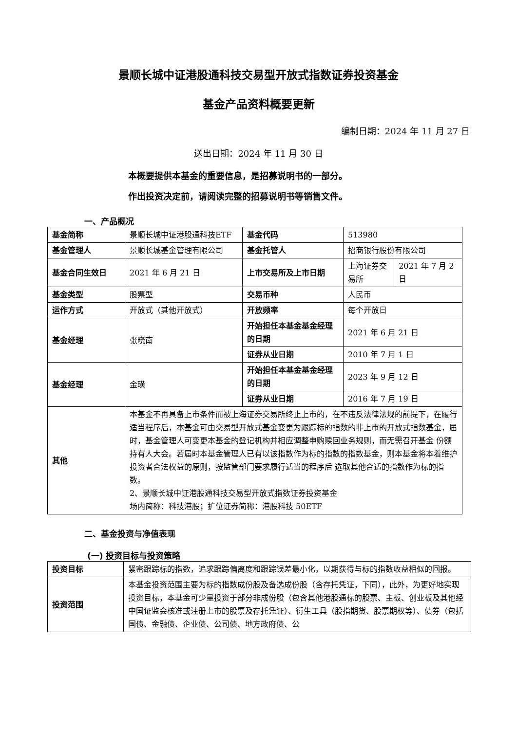景顺长城中证港股通科技交易型开放式指数证券投资基金
基金产品资料概要更新
编制日期：2024 年 11 月 27 日
送出日期：2024 年 11 月 30 日
本概要提供本基金的重要信息，是招募说明书的一部分。
作出投资决定前，请阅读完整的招募说明书等销售文件。
一、产品概况
| 基金简称 | 景顺长城中证港股通科技ETF | 基金代码 | 513980 | |
| 基金管理人 | 景顺长城基金管理有限公司 | 基金托管人 | 招商银行股份有限公司 | |
| 基金合同生效日 | 2021 年 6 月 21 日 | 上市交易所及上市日期 | 上海证券交易所 | 2021 年 7 月 2 日 |
| 基金类型 | 股票型 | 交易币种 | 人民币 | |
| 运作方式 | 开放式（其他开放式） | 开放频率 | 每个开放日 | |
| 基金经理 | 张晓南 | 开始担任本基金基金经理的日期 | 2021 年 6 月 21 日 | |
| | | 证券从业日期 | 2010 年 7 月 1 日 | |
| 基金经理 | 金璜 | 开始担任本基金基金经理的日期 | 2023 年 9 月 12 日 | |
| | | 证券从业日期 | 2016 年 7 月 19 日 | |
| 其他 | 本基金不再具备上市条件而被上海证券交易所终止上市的，在不违反法律法规的前提下，在履行适当程序后，本基金可由交易型开放式基金变更为跟踪标的指数的非上市的开放式指数基金，届时，基金管理人可变更本基金的登记机构并相应调整申购赎回业务规则，而无需召开基金 份额持有人大会。若届时本基金管理人已有以该指数作为标的指数的指数基金，则本基金将本着维护投资者合法权益的原则，按监管部门要求履行适当的程序后 选取其他合适的指数作为标的指数。 2、景顺长城中证港股通科技交易型开放式指数证券投资基金 场内简称：科技港股；扩位证券简称：港股科技 50ETF | | | |
二、基金投资与净值表现
(一) 投资目标与投资策略
| 投资目标 | 紧密跟踪标的指数，追求跟踪偏离度和跟踪误差最小化，以期获得与标的指数收益相似的回报。 |
| 投资范围 | 本基金投资范围主要为标的指数成份股及备选成份股（含存托凭证，下同），此外，为更好地实现投资目标，本基金可少量投资于部分非成份股（包含其他港股通标的股票、主板、创业板及其他经中国证监会核准或注册上市的股票及存托凭证）、衍生工具（股指期货、股票期权等）、债券（包括国债、金融债、企业债、公司债、地方政府债、公 |